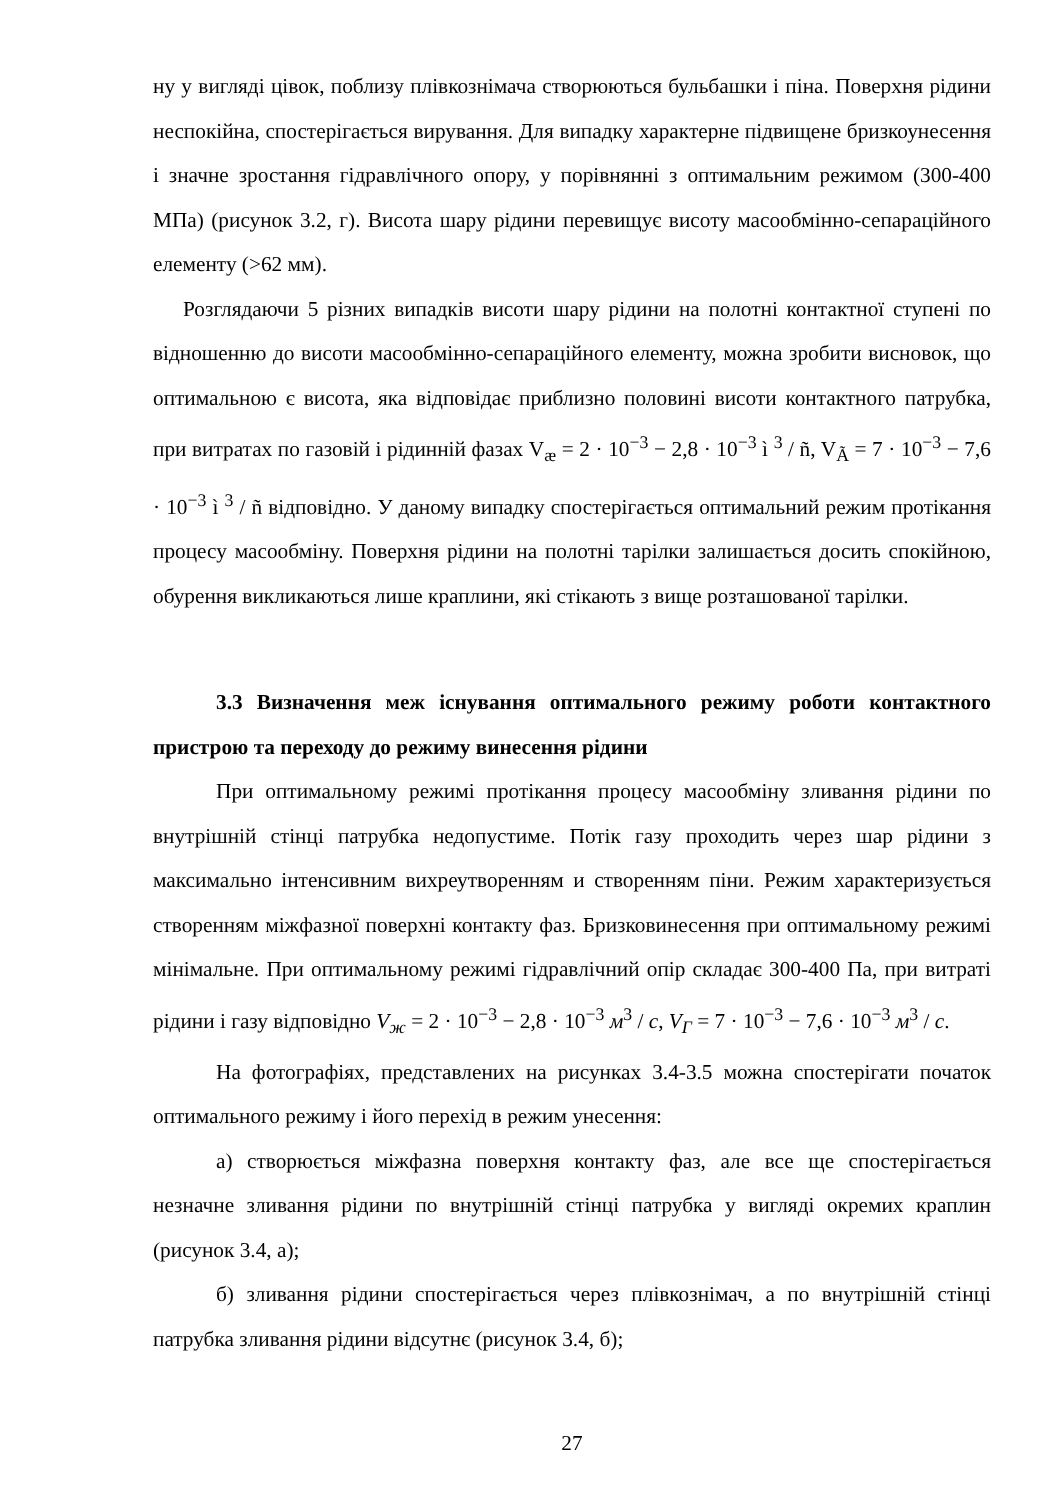ну у вигляді цівок, поблизу плівкознімача створюються бульбашки і піна. Поверхня рідини неспокійна, спостерігається вирування. Для випадку характерне підвищене бризкоунесення і значне зростання гідравлічного опору, у порівнянні з оптимальним режимом (300-400 МПа) (рисунок 3.2, г). Висота шару рідини перевищує висоту масообмінно-сепараційного елементу (>62 мм).
Розглядаючи 5 різних випадків висоти шару рідини на полотні контактної ступені по відношенню до висоти масообмінно-сепараційного елементу, можна зробити висновок, що оптимальною є висота, яка відповідає приблизно половині висоти контактного патрубка, при витратах по газовій і рідинній фазах V<sub>æ</sub> = 2 · 10<sup>−3</sup> − 2,8 · 10<sup>−3</sup> ì <sup>3</sup> / ñ, V<sub>Ã</sub> = 7 · 10<sup>−3</sup> − 7,6 · 10<sup>−3</sup> ì <sup>3</sup> / ñ відповідно. У даному випадку спостерігається оптимальний режим протікання процесу масообміну. Поверхня рідини на полотні тарілки залишається досить спокійною, обурення викликаються лише краплини, які стікають з вище розташованої тарілки.
3.3 Визначення меж існування оптимального режиму роботи контактного пристрою та переходу до режиму винесення рідини
При оптимальному режимі протікання процесу масообміну зливання рідини по внутрішній стінці патрубка недопустиме. Потік газу проходить через шар рідини з максимально інтенсивним вихреутворенням и створенням піни. Режим характеризується створенням міжфазної поверхні контакту фаз. Бризковинесення при оптимальному режимі мінімальне. При оптимальному режимі гідравлічний опір складає 300-400 Па, при витраті рідини і газу відповідно V<sub>ж</sub> = 2 · 10<sup>−3</sup> − 2,8 · 10<sup>−3</sup> м<sup>3</sup> / с, V<sub>Г</sub> = 7 · 10<sup>−3</sup> − 7,6 · 10<sup>−3</sup> м<sup>3</sup> / с.
На фотографіях, представлених на рисунках 3.4-3.5 можна спостерігати початок оптимального режиму і його перехід в режим унесення:
а) створюється міжфазна поверхня контакту фаз, але все ще спостерігається незначне зливання рідини по внутрішній стінці патрубка у вигляді окремих краплин (рисунок 3.4, а);
б) зливання рідини спостерігається через плівкознімач, а по внутрішній стінці патрубка зливання рідини відсутнє (рисунок 3.4, б);
27